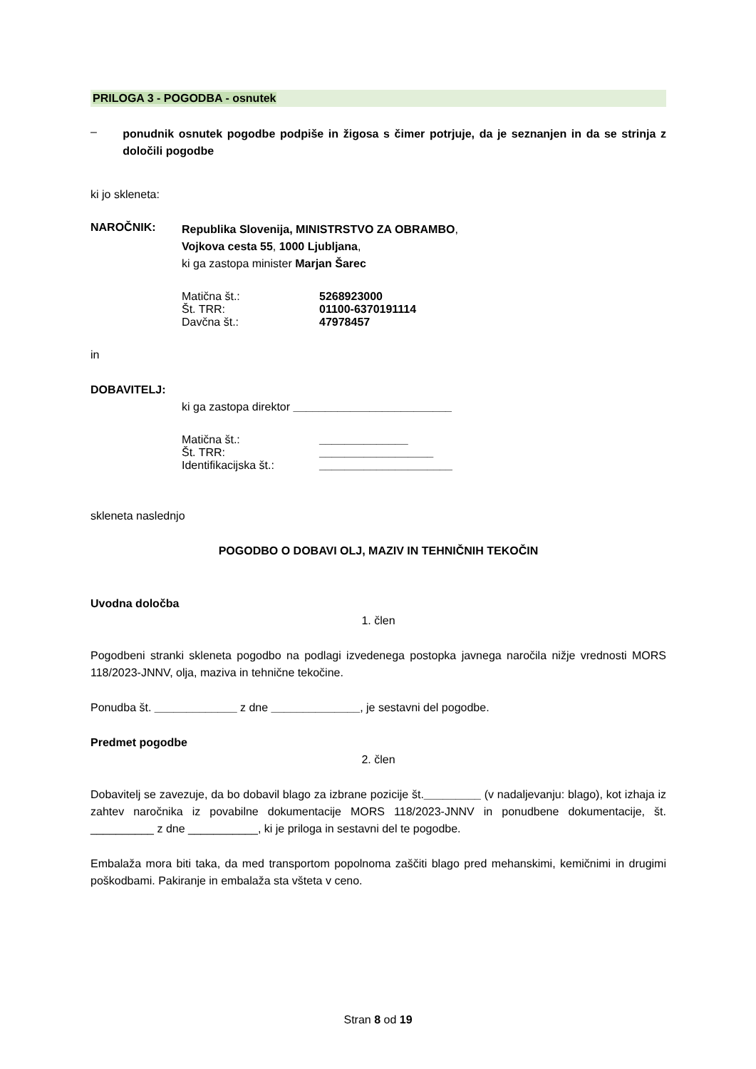PRILOGA 3 - POGODBA - osnutek
–
ponudnik osnutek pogodbe podpiše in žigosa s čimer potrjuje, da je seznanjen in da se strinja z določili pogodbe
ki jo skleneta:
NAROČNIK:
Republika Slovenija, MINISTRSTVO ZA OBRAMBO,
Vojkova cesta 55, 1000 Ljubljana,
ki ga zastopa minister Marjan Šarec
Matična št.: 5268923000
Št. TRR: 01100-6370191114
Davčna št.: 47978457
in
DOBAVITELJ:
ki ga zastopa direktor _________________________
Matična št.: ______________
Št. TRR: __________________
Identifikacijska št.:
_____________________
skleneta naslednjo
POGODBO O DOBAVI OLJ, MAZIV IN TEHNIČNIH TEKOČIN
Uvodna določba
1. člen
Pogodbeni stranki skleneta pogodbo na podlagi izvedenega postopka javnega naročila nižje vrednosti MORS 118/2023-JNNV, olja, maziva in tehnične tekočine.
Ponudba št. _____________ z dne ______________, je sestavni del pogodbe.
Predmet pogodbe
2. člen
Dobavitelj se zavezuje, da bo dobavil blago za izbrane pozicije št._________ (v nadaljevanju: blago), kot izhaja iz zahtev naročnika iz povabilne dokumentacije MORS 118/2023-JNNV in ponudbene dokumentacije, št. __________ z dne ___________, ki je priloga in sestavni del te pogodbe.
Embalaža mora biti taka, da med transportom popolnoma zaščiti blago pred mehanskimi, kemičnimi in drugimi poškodbami. Pakiranje in embalaža sta všteta v ceno.
Stran 8 od 19